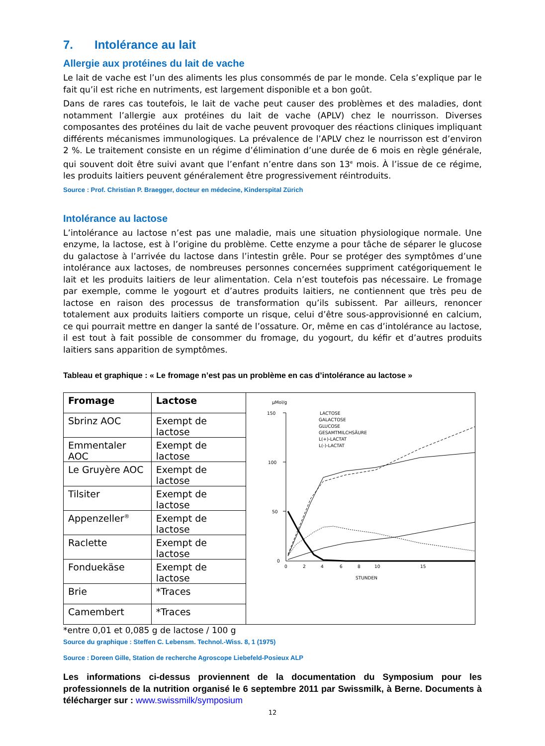7. Intolérance au lait
Allergie aux protéines du lait de vache
Le lait de vache est l’un des aliments les plus consommés de par le monde. Cela s’explique par le fait qu’il est riche en nutriments, est largement disponible et a bon goût.
Dans de rares cas toutefois, le lait de vache peut causer des problèmes et des maladies, dont notamment l’allergie aux protéines du lait de vache (APLV) chez le nourrisson. Diverses composantes des protéines du lait de vache peuvent provoquer des réactions cliniques impliquant différents mécanismes immunologiques. La prévalence de l’APLV chez le nourrisson est d’environ 2 %. Le traitement consiste en un régime d’élimination d’une durée de 6 mois en règle générale, qui souvent doit être suivi avant que l’enfant n’entre dans son 13<sup>e</sup> mois. À l’issue de ce régime, les produits laitiers peuvent généralement être progressivement réintroduits.
Source : Prof. Christian P. Braegger, docteur en médecine, Kinderspital Zürich
Intolérance au lactose
L’intolérance au lactose n’est pas une maladie, mais une situation physiologique normale. Une enzyme, la lactose, est à l’origine du problème. Cette enzyme a pour tâche de séparer le glucose du galactose à l’arrivée du lactose dans l’intestin grêle. Pour se protéger des symptômes d’une intolérance aux lactoses, de nombreuses personnes concernées suppriment catégoriquement le lait et les produits laitiers de leur alimentation. Cela n’est toutefois pas nécessaire. Le fromage par exemple, comme le yogourt et d’autres produits laitiers, ne contiennent que très peu de lactose en raison des processus de transformation qu’ils subissent. Par ailleurs, renoncer totalement aux produits laitiers comporte un risque, celui d’être sous-approvisionné en calcium, ce qui pourrait mettre en danger la santé de l’ossature. Or, même en cas d’intolérance au lactose, il est tout à fait possible de consommer du fromage, du yogourt, du kéfir et d’autres produits laitiers sans apparition de symptômes.
Tableau et graphique : « Le fromage n’est pas un problème en cas d’intolérance au lactose »
| Fromage | Lactose | µMol/g 150 100 50 0 0 2 4 6 8 10 15 STUNDEN LACTOSE GALACTOSE GLUCOSE GESAMTMILCHSÄURE L(+)-LACTAT L(-)-LACTAT |
| Sbrinz AOC | Exempt de lactose | |
| Emmentaler AOC | Exempt de lactose | |
| Le Gruyère AOC | Exempt de lactose | |
| Tilsiter | Exempt de lactose | |
| Appenzeller<sup>®</sup> | Exempt de lactose | |
| Raclette | Exempt de lactose | |
| Fonduekäse | Exempt de lactose | |
| Brie | *Traces | |
| Camembert | *Traces | |
*entre 0,01 et 0,085 g de lactose / 100 g
Source du graphique : Steffen C. Lebensm. Technol.-Wiss. 8, 1 (1975)
Source : Doreen Gille, Station de recherche Agroscope Liebefeld-Posieux ALP
Les informations ci-dessus proviennent de la documentation du Symposium pour les professionnels de la nutrition organisé le 6 septembre 2011 par Swissmilk, à Berne. Documents à télécharger sur : www.swissmilk/symposium
12